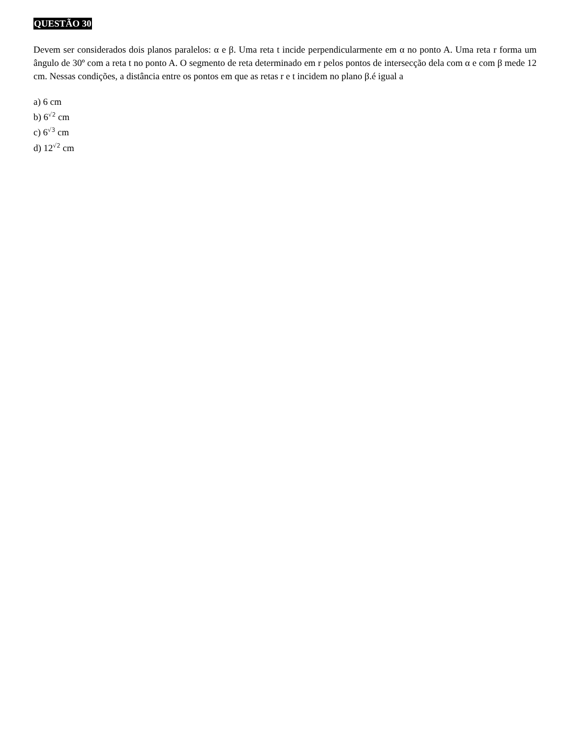QUESTÃO 30
Devem ser considerados dois planos paralelos: α e β. Uma reta t incide perpendicularmente em α no ponto A. Uma reta r forma um ângulo de 30º com a reta t no ponto A. O segmento de reta determinado em r pelos pontos de intersecção dela com α e com β mede 12 cm. Nessas condições, a distância entre os pontos em que as retas r e t incidem no plano β.é igual a
a) 6 cm
b) 6<sup>√2</sup> cm
c) 6<sup>√3</sup> cm
d) 12<sup>√2</sup> cm